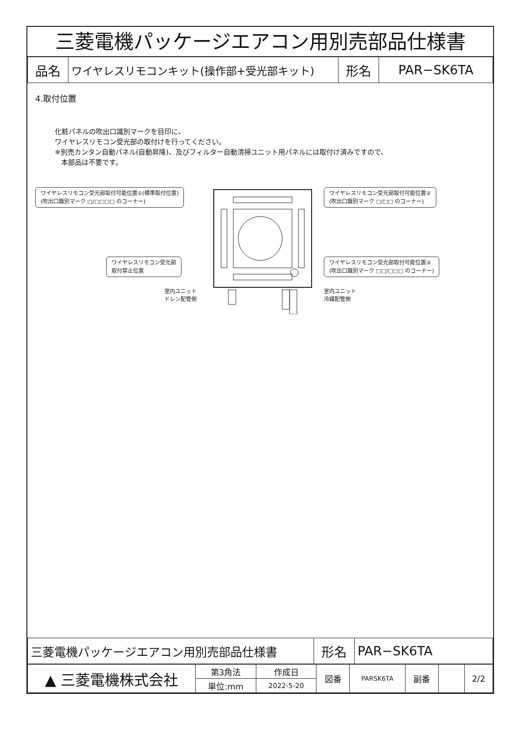三菱電機パッケージエアコン用別売部品仕様書
| 品名 | ワイヤレスリモコンキット(操作部+受光部キット) | 形名 | PAR−SK6TA |
4.取付位置
化粧パネルの吹出口識別マークを目印に、
ワイヤレスリモコン受光部の取付けを行ってください。
※別売カンタン自動パネル(自動昇降)、及びフィルター自動清掃ユニット用パネルには取付け済みですので、
本部品は不要です。
ワイヤレスリモコン受光部取付可能位置①(標準取付位置)
(吹出口識別マーク □/□□□□ のコーナー)
ワイヤレスリモコン受光部
取付禁止位置
室内ユニット
ドレン配管側
ワイヤレスリモコン受光部取付可能位置②
(吹出口識別マーク □/□□ のコーナー)
ワイヤレスリモコン受光部取付可能位置③
(吹出口識別マーク □□/□□□ のコーナー)
室内ユニット
冷媒配管側
| 三菱電機パッケージエアコン用別売部品仕様書 | 形名 | PAR−SK6TA |
| ▲ 三菱電機株式会社 | 第3角法 | 作成日 | 図番 | PARSK6TA | 副番 | | 2/2 |
| | 単位:mm | 2022-5-20 | | | | | |